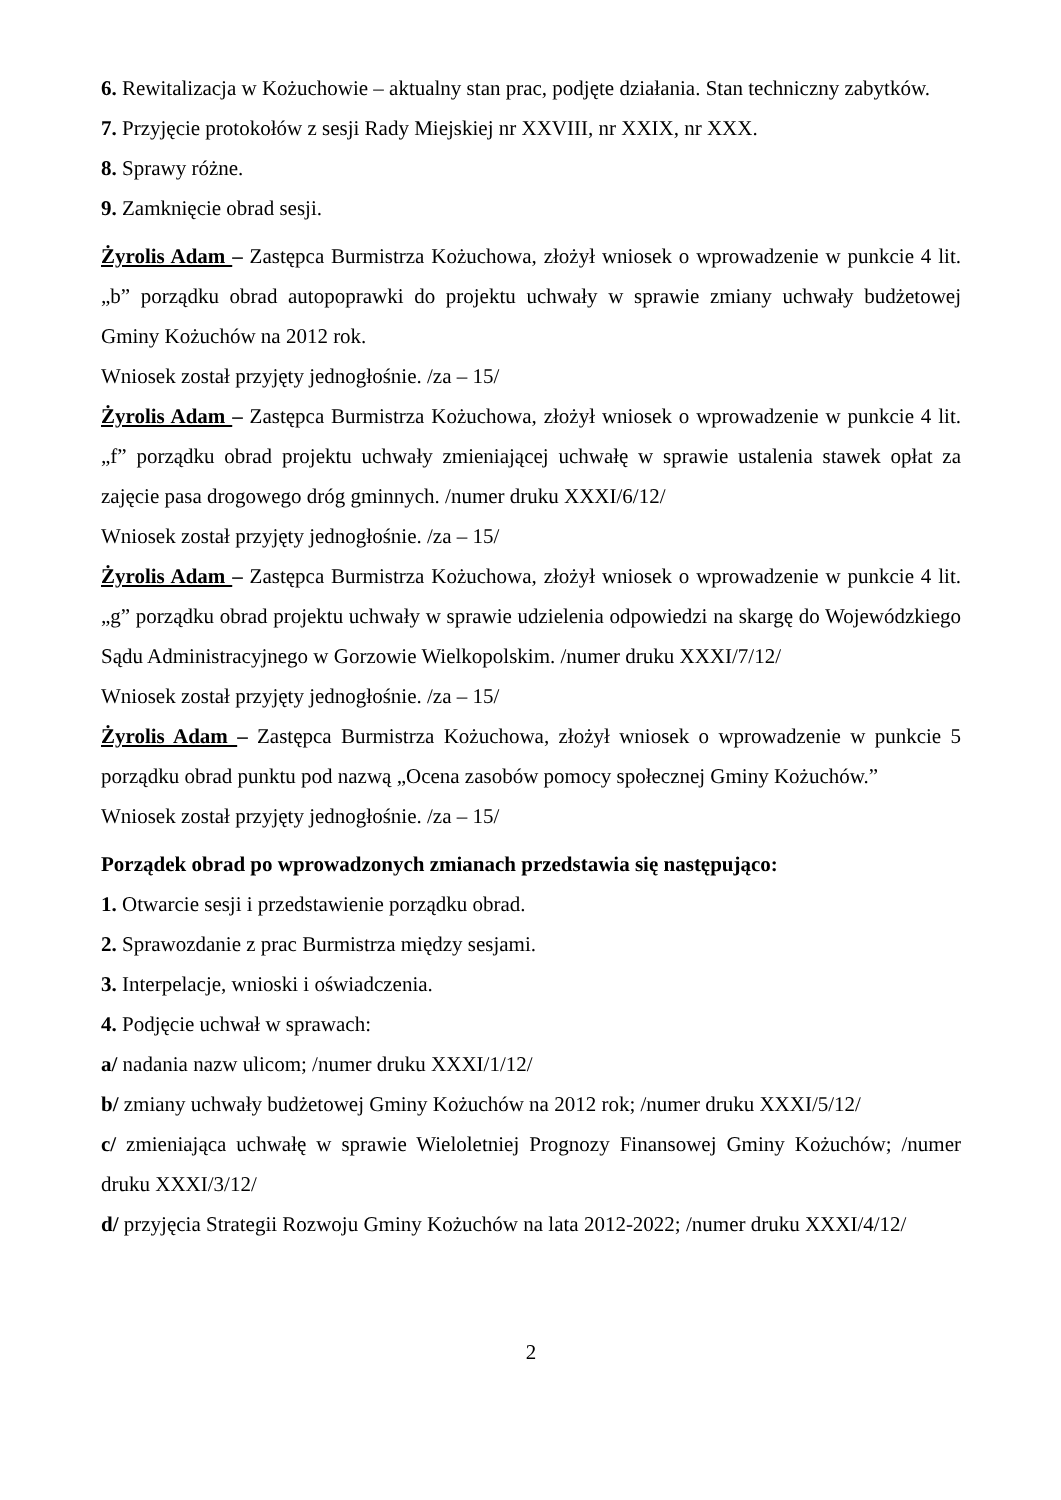6. Rewitalizacja w Kożuchowie – aktualny stan prac, podjęte działania. Stan techniczny zabytków.
7. Przyjęcie protokołów z sesji Rady Miejskiej nr XXVIII, nr XXIX, nr XXX.
8. Sprawy różne.
9. Zamknięcie obrad sesji.
Żyrolis Adam – Zastępca Burmistrza Kożuchowa, złożył wniosek o wprowadzenie w punkcie 4 lit. „b” porządku obrad autopoprawki do projektu uchwały w sprawie zmiany uchwały budżetowej Gminy Kożuchów na 2012 rok.
Wniosek został przyjęty jednogłośnie. /za – 15/
Żyrolis Adam – Zastępca Burmistrza Kożuchowa, złożył wniosek o wprowadzenie w punkcie 4 lit. „f” porządku obrad projektu uchwały zmieniającej uchwałę w sprawie ustalenia stawek opłat za zajęcie pasa drogowego dróg gminnych. /numer druku XXXI/6/12/
Wniosek został przyjęty jednogłośnie. /za – 15/
Żyrolis Adam – Zastępca Burmistrza Kożuchowa, złożył wniosek o wprowadzenie w punkcie 4 lit. „g” porządku obrad projektu uchwały w sprawie udzielenia odpowiedzi na skargę do Wojewódzkiego Sądu Administracyjnego w Gorzowie Wielkopolskim. /numer druku XXXI/7/12/
Wniosek został przyjęty jednogłośnie. /za – 15/
Żyrolis Adam – Zastępca Burmistrza Kożuchowa, złożył wniosek o wprowadzenie w punkcie 5 porządku obrad punktu pod nazwą „Ocena zasobów pomocy społecznej Gminy Kożuchów.”
Wniosek został przyjęty jednogłośnie. /za – 15/
Porządek obrad po wprowadzonych zmianach przedstawia się następująco:
1. Otwarcie sesji i przedstawienie porządku obrad.
2. Sprawozdanie z prac Burmistrza między sesjami.
3. Interpelacje, wnioski i oświadczenia.
4. Podjęcie uchwał w sprawach:
a/ nadania nazw ulicom; /numer druku XXXI/1/12/
b/ zmiany uchwały budżetowej Gminy Kożuchów na 2012 rok; /numer druku XXXI/5/12/
c/ zmieniająca uchwałę w sprawie Wieloletniej Prognozy Finansowej Gminy Kożuchów; /numer druku XXXI/3/12/
d/ przyjęcia Strategii Rozwoju Gminy Kożuchów na lata 2012-2022; /numer druku XXXI/4/12/
2